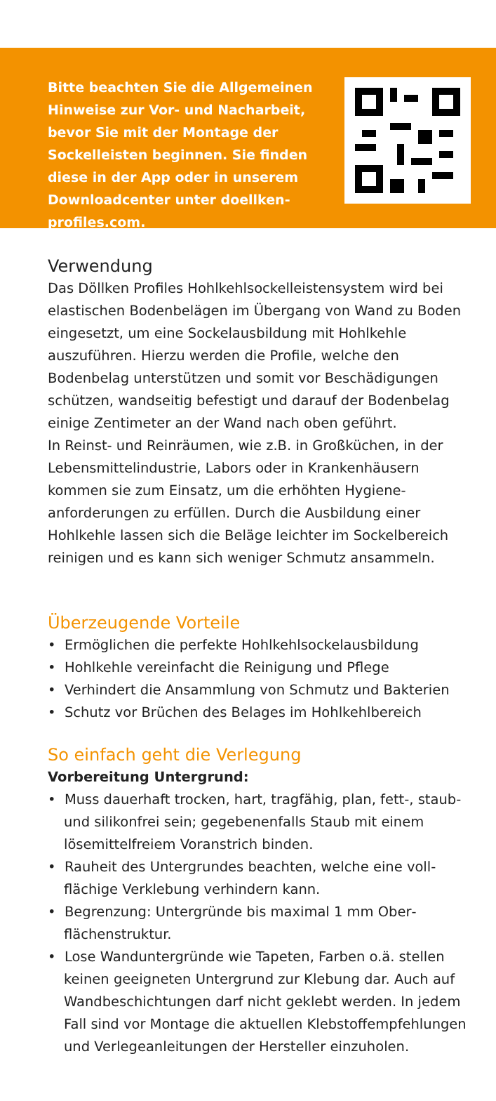Bitte beachten Sie die Allgemeinen Hinweise zur Vor- und Nacharbeit, bevor Sie mit der Montage der Sockel­leisten beginnen. Sie finden diese in der App oder in unserem Download­center unter doellken-profiles.com.
Verwendung
Das Döllken Profiles Hohlkehlsockelleistensystem wird bei elastischen Bodenbelägen im Übergang von Wand zu Boden eingesetzt, um eine Sockelausbildung mit Hohl­kehle auszuführen. Hierzu werden die Profile, welche den Bodenbelag unterstützen und somit vor Beschädigungen schützen, wandseitig befestigt und darauf der Bodenbelag einige Zentimeter an der Wand nach oben geführt.
In Reinst- und Reinräumen, wie z.B. in Großküchen, in der Lebensmittelindustrie, Labors oder in Krankenhäusern kommen sie zum Einsatz, um die erhöhten Hygiene­anforderungen zu erfüllen. Durch die Ausbildung einer Hohlkehle lassen sich die Beläge leichter im Sockelbereich reinigen und es kann sich weniger Schmutz ansammeln.
Überzeugende Vorteile
• Ermöglichen die perfekte Hohlkehlsockelausbildung
• Hohlkehle vereinfacht die Reinigung und Pflege
• Verhindert die Ansammlung von Schmutz und Bakterien
• Schutz vor Brüchen des Belages im Hohlkehlbereich
So einfach geht die Verlegung
Vorbereitung Untergrund:
• Muss dauerhaft trocken, hart, tragfähig, plan, fett-, staub- und silikonfrei sein; gegebenenfalls Staub mit einem lösemittelfreiem Voranstrich binden.
• Rauheit des Untergrundes beachten, welche eine voll­flächige Verklebung verhindern kann.
• Begrenzung: Untergründe bis maximal 1 mm Ober­flächenstruktur.
• Lose Wanduntergründe wie Tapeten, Farben o.ä. stellen keinen geeigneten Untergrund zur Klebung dar. Auch auf Wandbeschichtungen darf nicht geklebt werden. In jedem Fall sind vor Montage die aktuellen Klebstoff­empfehlungen und Verlegeanleitungen der Hersteller einzuholen.